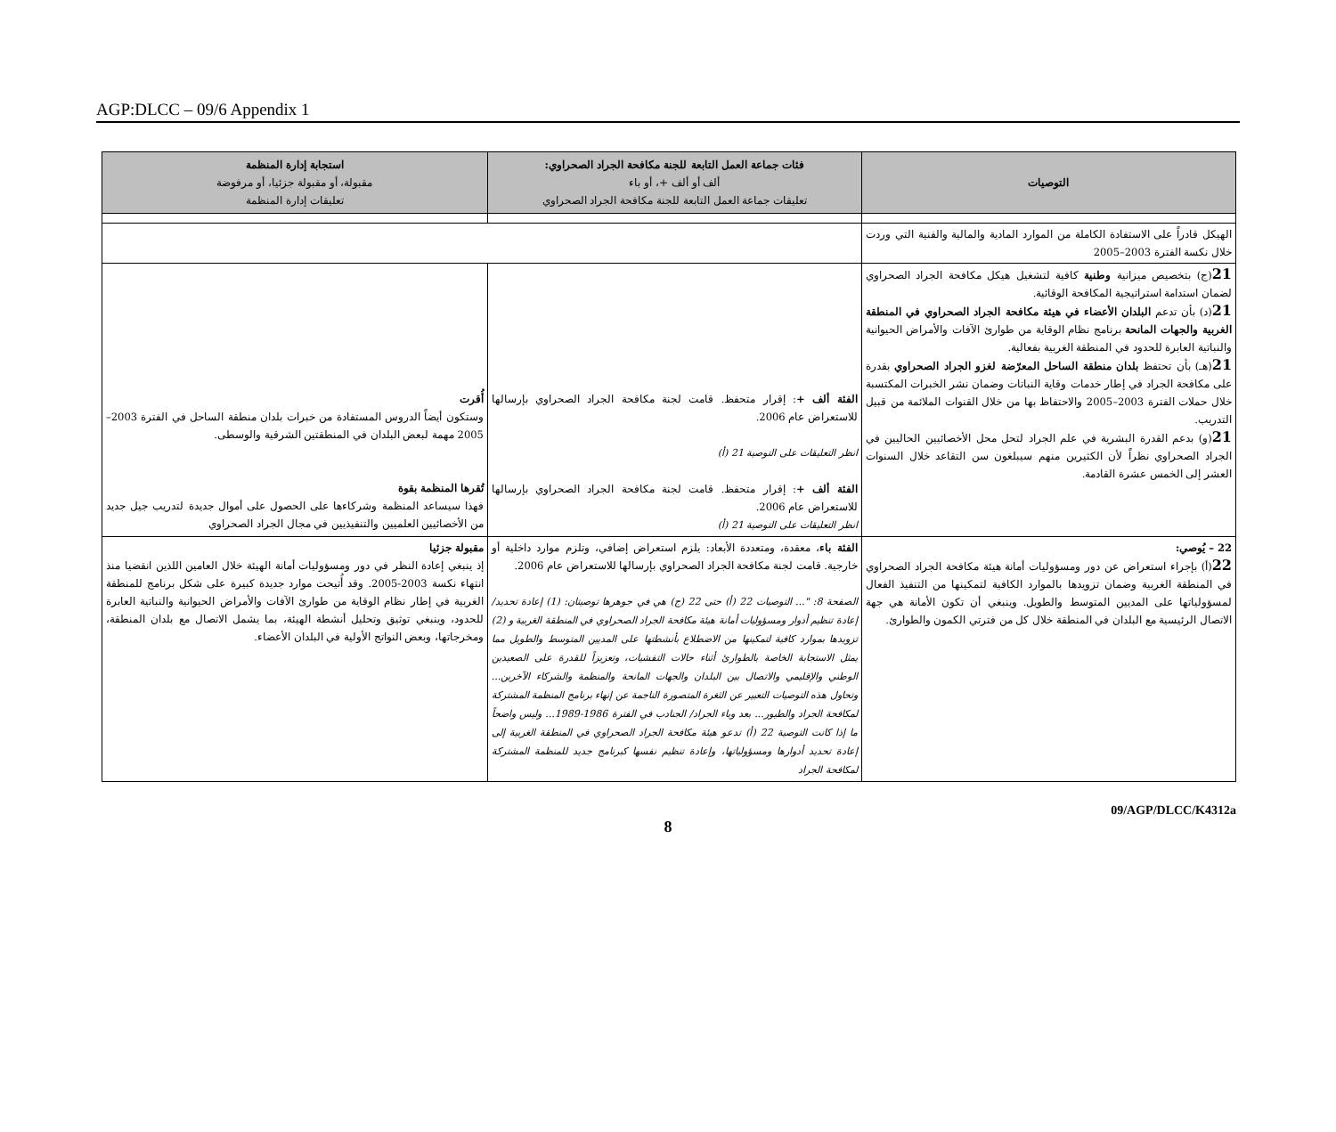AGP:DLCC – 09/6 Appendix 1
| التوصيات | فئات جماعة العمل التابعة للجنة مكافحة الجراد الصحراوي: ألف أو ألف +، أو باء تعليقات جماعة العمل التابعة للجنة مكافحة الجراد الصحراوي | استجابة إدارة المنظمة مقبولة، أو مقبولة جزئيا، أو مرفوضة تعليقات إدارة المنظمة |
| --- | --- | --- |
| الهيكل قادراً على الاستفادة الكاملة من الموارد المادية والمالية والفنية التي وردت خلال نكسة الفترة 2003–2005 | | |
| 21 (ج) بتخصيص ميزانية وطنية كافية لتشغيل هيكل مكافحة الجراد الصحراوي لضمان استدامة استراتيجية المكافحة الوقائية. 21 (د) بأن تدعم البلدان الأعضاء في هيئة مكافحة الجراد الصحراوي في المنطقة الغربية والجهات المانحة برنامج نظام الوقاية من طوارئ الآفات والأمراض الحيوانية والنباتية العابرة للحدود في المنطقة الغربية بفعالية. 21 (هـ) بأن تحتفظ بلدان منطقة الساحل المعرّضة لغزو الجراد الصحراوي بقدرة على مكافحة الجراد في إطار خدمات وقاية النباتات وضمان نشر الخبرات المكتسبة خلال حملات الفترة 2003–2005 والاحتفاظ بها من خلال القنوات الملائمة من قبيل التدريب. 21 (و) بدعم القدرة البشرية في علم الجراد لتحل محل الأخصائيين الحاليين في الجراد الصحراوي نظراً لأن الكثيرين منهم سيبلغون سن التقاعد خلال السنوات العشر إلى الخمس عشرة القادمة. | الفئة ألف + : إقرار متحفظ. قامت لجنة مكافحة الجراد الصحراوي بإرسالها للاستعراض عام 2006. انظر التعليقات على التوصية 21 (أ) الفئة ألف + : إقرار متحفظ. قامت لجنة مكافحة الجراد الصحراوي بإرسالها للاستعراض عام 2006. انظر التعليقات على التوصية 21 (أ) | أُقرت وستكون أيضاً الدروس المستفادة من خبرات بلدان منطقة الساحل في الفترة 2003–2005 مهمة لبعض البلدان في المنطقتين الشرقية والوسطى. تُقرها المنظمة بقوة فهذا سيساعد المنظمة وشركاءها على الحصول على أموال جديدة لتدريب جيل جديد من الأخصائيين العلميين والتنفيذيين في مجال الجراد الصحراوي |
| 22 – يُوصي: 22 (أ) بإجراء استعراض عن دور ومسؤوليات أمانة هيئة مكافحة الجراد الصحراوي في المنطقة الغربية وضمان تزويدها بالموارد الكافية لتمكينها من التنفيذ الفعال لمسؤولياتها على المديين المتوسط والطويل. وينبغي أن تكون الأمانة هي جهة الاتصال الرئيسية مع البلدان في المنطقة خلال كل من فترتي الكمون والطوارئ. | الفئة باء ، معقدة، ومتعددة الأبعاد: يلزم استعراض إضافي، وتلزم موارد داخلية أو خارجية. قامت لجنة مكافحة الجراد الصحراوي بإرسالها للاستعراض عام 2006. الصفحة 8: "... التوصيات 22 (أ) حتى 22 (ج) هي في جوهرها توصيتان: (1) إعادة تحديد/ إعادة تنظيم أدوار ومسؤوليات أمانة هيئة مكافحة الجراد الصحراوي في المنطقة الغربية و (2) تزويدها بموارد كافية لتمكينها من الاضطلاع بأنشطتها على المديين المتوسط والطويل مما يمثل الاستجابة الخاصة بالطوارئ أثناء حالات التفشيات، وتعزيزاً للقدرة على الصعيدين الوطني والإقليمي والاتصال بين البلدان والجهات المانحة والمنظمة والشركاء الآخرين... وتحاول هذه التوصيات التعبير عن الثغرة المتصورة الناجمة عن إنهاء برنامج المنظمة المشتركة لمكافحة الجراد والطيور... بعد وباء الجراد/ الجنادب في الفترة 1986-1989... وليس واضحاً ما إذا كانت التوصية 22 (أ) تدعو هيئة مكافحة الجراد الصحراوي في المنطقة الغربية إلى إعادة تحديد أدوارها ومسؤولياتها، وإعادة تنظيم نفسها كبرنامج جديد للمنظمة المشتركة لمكافحة الجراد | مقبولة جزئيا إذ ينبغي إعادة النظر في دور ومسؤوليات أمانة الهيئة خلال العامين اللذين انقضيا منذ انتهاء نكسة 2003-2005. وقد أُتيحت موارد جديدة كبيرة على شكل برنامج للمنطقة الغربية في إطار نظام الوقاية من طوارئ الآفات والأمراض الحيوانية والنباتية العابرة للحدود، وينبغي توثيق وتحليل أنشطة الهيئة، بما يشمل الاتصال مع بلدان المنطقة، ومخرجاتها، وبعض النواتج الأولية في البلدان الأعضاء. |
09/AGP/DLCC/K4312a
8